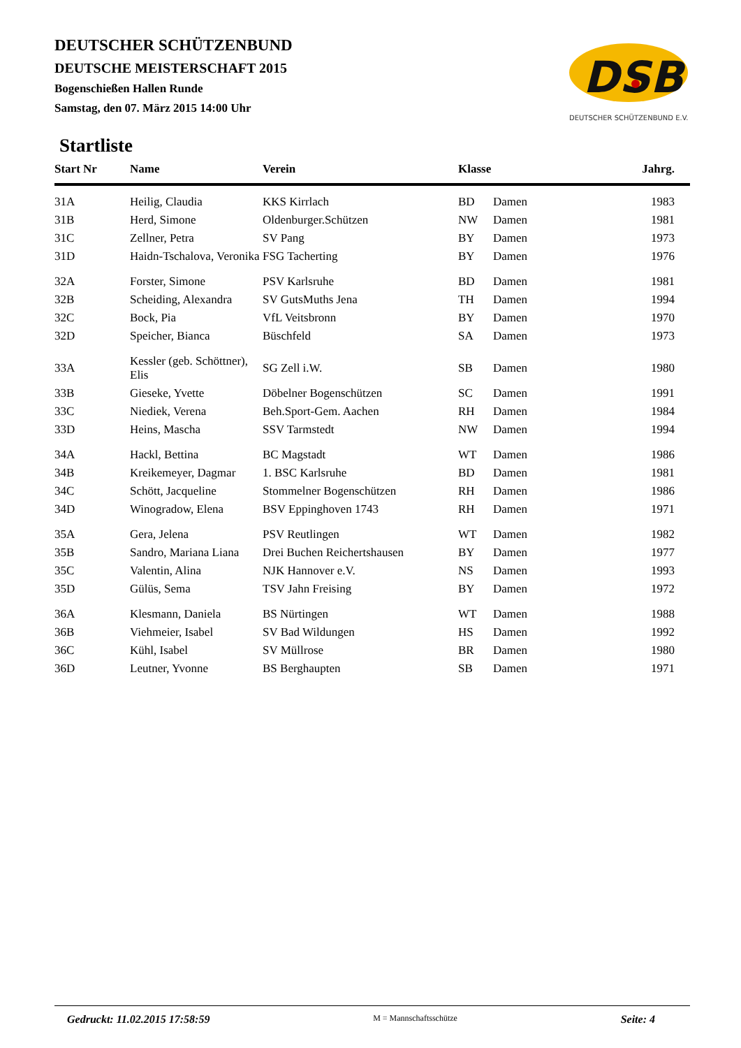DEUTSCHER SCHÜTZENBUND
DEUTSCHE MEISTERSCHAFT 2015
Bogenschießen Hallen Runde
Samstag, den 07. März 2015 14:00 Uhr
DSB
DEUTSCHER SCHÜTZENBUND E.V.
Startliste
| Start Nr | Name | Verein | Klasse | | Jahrg. |
| --- | --- | --- | --- | --- | --- |
| 31A | Heilig, Claudia | KKS Kirrlach | BD | Damen | 1983 |
| 31B | Herd, Simone | Oldenburger.Schützen | NW | Damen | 1981 |
| 31C | Zellner, Petra | SV Pang | BY | Damen | 1973 |
| 31D | Haidn-Tschalova, Veronika | FSG Tacherting | BY | Damen | 1976 |
| 32A | Forster, Simone | PSV Karlsruhe | BD | Damen | 1981 |
| 32B | Scheiding, Alexandra | SV GutsMuths Jena | TH | Damen | 1994 |
| 32C | Bock, Pia | VfL Veitsbronn | BY | Damen | 1970 |
| 32D | Speicher, Bianca | Büschfeld | SA | Damen | 1973 |
| 33A | Kessler (geb. Schöttner), Elis | SG Zell i.W. | SB | Damen | 1980 |
| 33B | Gieseke, Yvette | Döbelner Bogenschützen | SC | Damen | 1991 |
| 33C | Niediek, Verena | Beh.Sport-Gem. Aachen | RH | Damen | 1984 |
| 33D | Heins, Mascha | SSV Tarmstedt | NW | Damen | 1994 |
| 34A | Hackl, Bettina | BC Magstadt | WT | Damen | 1986 |
| 34B | Kreikemeyer, Dagmar | 1. BSC Karlsruhe | BD | Damen | 1981 |
| 34C | Schött, Jacqueline | Stommelner Bogenschützen | RH | Damen | 1986 |
| 34D | Winogradow, Elena | BSV Eppinghoven 1743 | RH | Damen | 1971 |
| 35A | Gera, Jelena | PSV Reutlingen | WT | Damen | 1982 |
| 35B | Sandro, Mariana Liana | Drei Buchen Reichertshausen | BY | Damen | 1977 |
| 35C | Valentin, Alina | NJK Hannover e.V. | NS | Damen | 1993 |
| 35D | Gülüs, Sema | TSV Jahn Freising | BY | Damen | 1972 |
| 36A | Klesmann, Daniela | BS Nürtingen | WT | Damen | 1988 |
| 36B | Viehmeier, Isabel | SV Bad Wildungen | HS | Damen | 1992 |
| 36C | Kühl, Isabel | SV Müllrose | BR | Damen | 1980 |
| 36D | Leutner, Yvonne | BS Berghaupten | SB | Damen | 1971 |
Gedruckt: 11.02.2015 17:58:59 M = Mannschaftsschütze Seite: 4